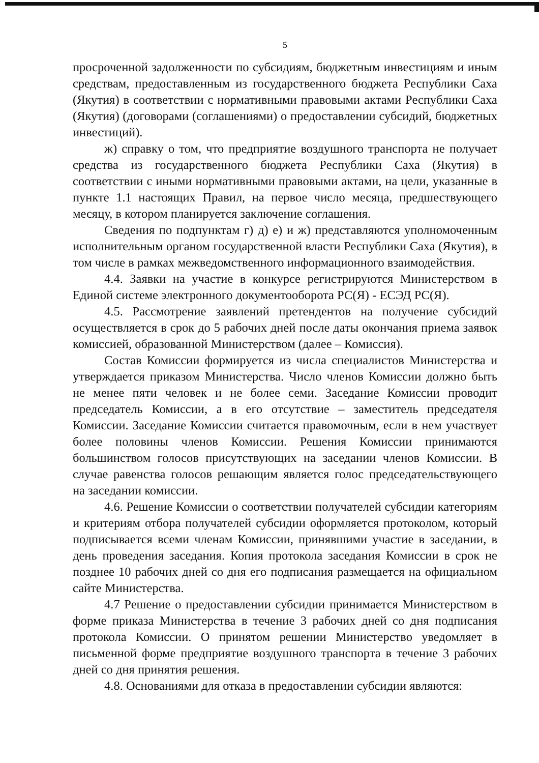5
просроченной задолженности по субсидиям, бюджетным инвестициям и иным средствам, предоставленным из государственного бюджета Республики Саха (Якутия) в соответствии с нормативными правовыми актами Республики Саха (Якутия) (договорами (соглашениями) о предоставлении субсидий, бюджетных инвестиций).
ж) справку о том, что предприятие воздушного транспорта не получает средства из государственного бюджета Республики Саха (Якутия) в соответствии с иными нормативными правовыми актами, на цели, указанные в пункте 1.1 настоящих Правил, на первое число месяца, предшествующего месяцу, в котором планируется заключение соглашения.
Сведения по подпунктам г) д) е) и ж) представляются уполномоченным исполнительным органом государственной власти Республики Саха (Якутия), в том числе в рамках межведомственного информационного взаимодействия.
4.4. Заявки на участие в конкурсе регистрируются Министерством в Единой системе электронного документооборота РС(Я) - ЕСЭД РС(Я).
4.5. Рассмотрение заявлений претендентов на получение субсидий осуществляется в срок до 5 рабочих дней после даты окончания приема заявок комиссией, образованной Министерством (далее – Комиссия).
Состав Комиссии формируется из числа специалистов Министерства и утверждается приказом Министерства. Число членов Комиссии должно быть не менее пяти человек и не более семи. Заседание Комиссии проводит председатель Комиссии, а в его отсутствие – заместитель председателя Комиссии. Заседание Комиссии считается правомочным, если в нем участвует более половины членов Комиссии. Решения Комиссии принимаются большинством голосов присутствующих на заседании членов Комиссии. В случае равенства голосов решающим является голос председательствующего на заседании комиссии.
4.6. Решение Комиссии о соответствии получателей субсидии категориям и критериям отбора получателей субсидии оформляется протоколом, который подписывается всеми членам Комиссии, принявшими участие в заседании, в день проведения заседания. Копия протокола заседания Комиссии в срок не позднее 10 рабочих дней со дня его подписания размещается на официальном сайте Министерства.
4.7 Решение о предоставлении субсидии принимается Министерством в форме приказа Министерства в течение 3 рабочих дней со дня подписания протокола Комиссии. О принятом решении Министерство уведомляет в письменной форме предприятие воздушного транспорта в течение 3 рабочих дней со дня принятия решения.
4.8. Основаниями для отказа в предоставлении субсидии являются: